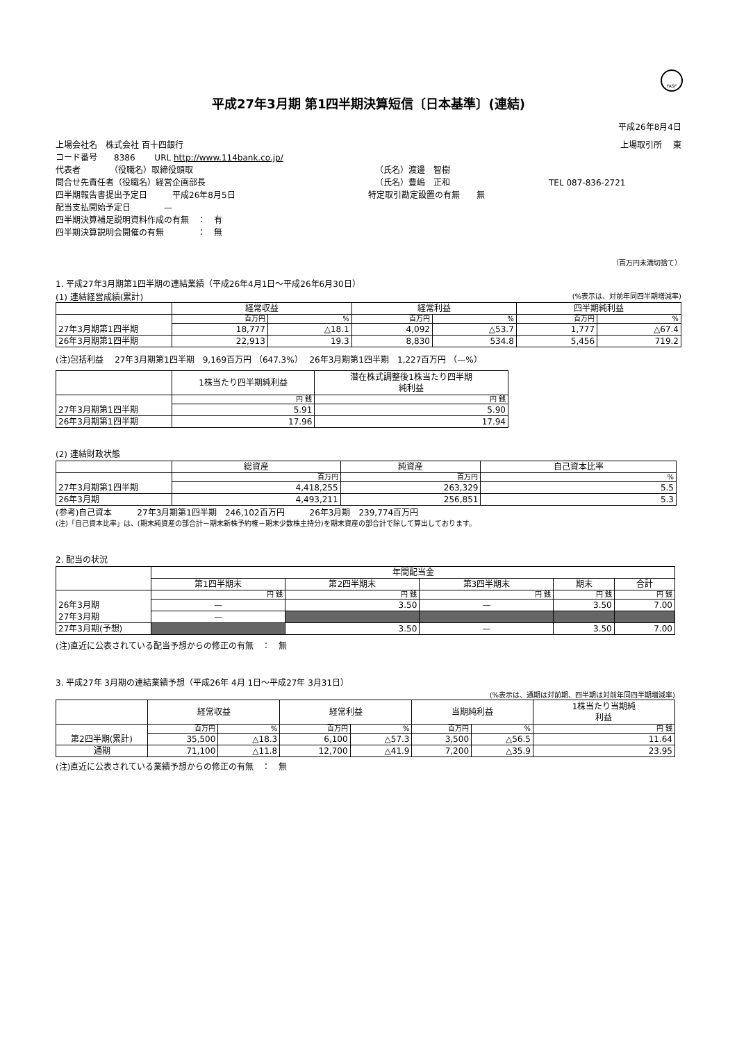FASF
平成27年3月期 第1四半期決算短信〔日本基準〕(連結)
平成26年8月4日
上場会社名　株式会社 百十四銀行 上場取引所　 東
コード番号　　8386　　 URL http://www.114bank.co.jp/
代表者　　　　（役職名）取締役頭取 （氏名）渡邊　智樹
問合せ先責任者（役職名）経営企画部長 （氏名）豊嶋　正和 TEL 087-836-2721
四半期報告書提出予定日　　　平成26年8月5日 特定取引勘定設置の有無　　無
配当支払開始予定日　　　　—
四半期決算補足説明資料作成の有無　：　有
四半期決算説明会開催の有無　　　　：　無
（百万円未満切捨て）
1. 平成27年3月期第1四半期の連結業績（平成26年4月1日～平成26年6月30日）
(1) 連結経営成績(累計) (%表示は、対前年同四半期増減率)
| | 経常収益 | | 経常利益 | | 四半期純利益 | |
| --- | --- | --- | --- | --- | --- | --- |
| | 百万円 | % | 百万円 | % | 百万円 | % |
| 27年3月期第1四半期 | 18,777 | △18.1 | 4,092 | △53.7 | 1,777 | △67.4 |
| 26年3月期第1四半期 | 22,913 | 19.3 | 8,830 | 534.8 | 5,456 | 719.2 |
(注)包括利益　 27年3月期第1四半期　9,169百万円 （647.3%）　 26年3月期第1四半期　1,227百万円 （—%）
| | 1株当たり四半期純利益 | 潜在株式調整後1株当たり四半期 純利益 |
| --- | --- | --- |
| | 円 銭 | 円 銭 |
| 27年3月期第1四半期 | 5.91 | 5.90 |
| 26年3月期第1四半期 | 17.96 | 17.94 |
(2) 連結財政状態
| | 総資産 | 純資産 | 自己資本比率 |
| --- | --- | --- | --- |
| | 百万円 | 百万円 | % |
| 27年3月期第1四半期 | 4,418,255 | 263,329 | 5.5 |
| 26年3月期 | 4,493,211 | 256,851 | 5.3 |
(参考)自己資本　　　27年3月期第1四半期　246,102百万円　　　26年3月期　239,774百万円
(注)「自己資本比率」は、(期末純資産の部合計－期末新株予約権－期末少数株主持分)を期末資産の部合計で除して算出しております。
2. 配当の状況
| | 年間配当金 | | | | |
| --- | --- | --- | --- | --- | --- |
| | 第1四半期末 | 第2四半期末 | 第3四半期末 | 期末 | 合計 |
| | 円 銭 | 円 銭 | 円 銭 | 円 銭 | 円 銭 |
| 26年3月期 | — | 3.50 | — | 3.50 | 7.00 |
| 27年3月期 | — | | | | |
| 27年3月期(予想) | | 3.50 | — | 3.50 | 7.00 |
(注)直近に公表されている配当予想からの修正の有無　：　無
3. 平成27年 3月期の連結業績予想（平成26年 4月 1日～平成27年 3月31日）
(%表示は、通期は対前期、四半期は対前年同四半期増減率)
| | 経常収益 | | 経常利益 | | 当期純利益 | | 1株当たり当期純 利益 |
| --- | --- | --- | --- | --- | --- | --- | --- |
| | 百万円 | % | 百万円 | % | 百万円 | % | 円 銭 |
| 第2四半期(累計) | 35,500 | △18.3 | 6,100 | △57.3 | 3,500 | △56.5 | 11.64 |
| 通期 | 71,100 | △11.8 | 12,700 | △41.9 | 7,200 | △35.9 | 23.95 |
(注)直近に公表されている業績予想からの修正の有無　：　無